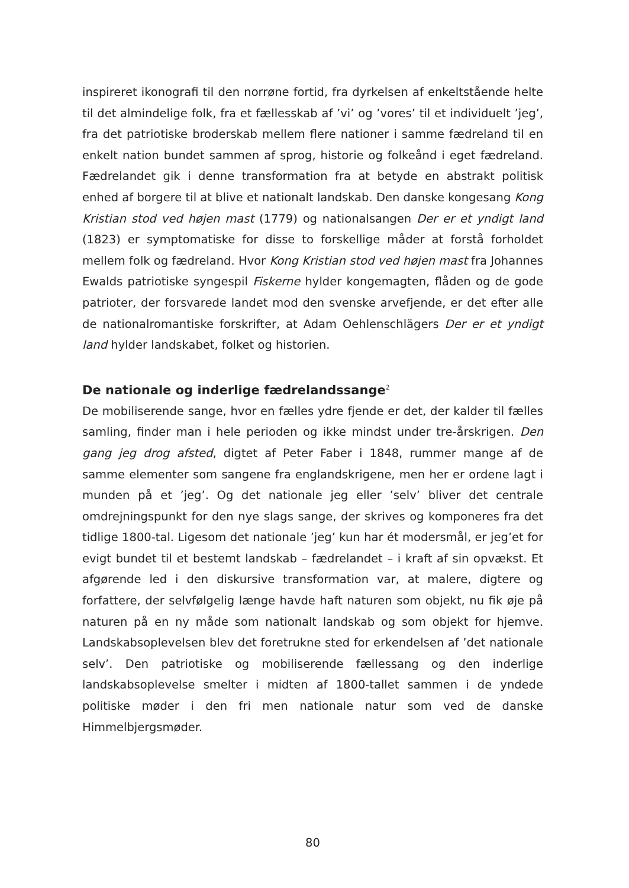inspireret ikonografi til den norrøne fortid, fra dyrkelsen af enkeltstående helte til det almindelige folk, fra et fællesskab af ’vi’ og ’vores’ til et individuelt ’jeg’, fra det patriotiske broderskab mellem flere nationer i samme fædreland til en enkelt nation bundet sammen af sprog, historie og folkeånd i eget fædreland. Fædrelandet gik i denne transformation fra at betyde en abstrakt politisk enhed af borgere til at blive et nationalt landskab. Den danske kongesang Kong Kristian stod ved højen mast (1779) og nationalsangen Der er et yndigt land (1823) er symptomatiske for disse to forskellige måder at forstå forholdet mellem folk og fædreland. Hvor Kong Kristian stod ved højen mast fra Johannes Ewalds patriotiske syngespil Fiskerne hylder kongemagten, flåden og de gode patrioter, der forsvarede landet mod den svenske arvefjende, er det efter alle de nationalromantiske forskrifter, at Adam Oehlenschlägers Der er et yndigt land hylder landskabet, folket og historien.
De nationale og inderlige fædrelandssange<sup>2</sup>
De mobiliserende sange, hvor en fælles ydre fjende er det, der kalder til fælles samling, finder man i hele perioden og ikke mindst under tre-årskrigen. Den gang jeg drog afsted, digtet af Peter Faber i 1848, rummer mange af de samme elementer som sangene fra englandskrigene, men her er ordene lagt i munden på et ’jeg’. Og det nationale jeg eller ’selv’ bliver det centrale omdrejningspunkt for den nye slags sange, der skrives og komponeres fra det tidlige 1800-tal. Ligesom det nationale ’jeg’ kun har ét modersmål, er jeg’et for evigt bundet til et bestemt landskab – fædrelandet – i kraft af sin opvækst. Et afgørende led i den diskursive transformation var, at malere, digtere og forfattere, der selvfølgelig længe havde haft naturen som objekt, nu fik øje på naturen på en ny måde som nationalt landskab og som objekt for hjemve. Landskabsoplevelsen blev det foretrukne sted for erkendelsen af ’det nationale selv’. Den patriotiske og mobiliserende fællessang og den inderlige landskabsoplevelse smelter i midten af 1800-tallet sammen i de yndede politiske møder i den fri men nationale natur som ved de danske Himmelbjergsmøder.
80